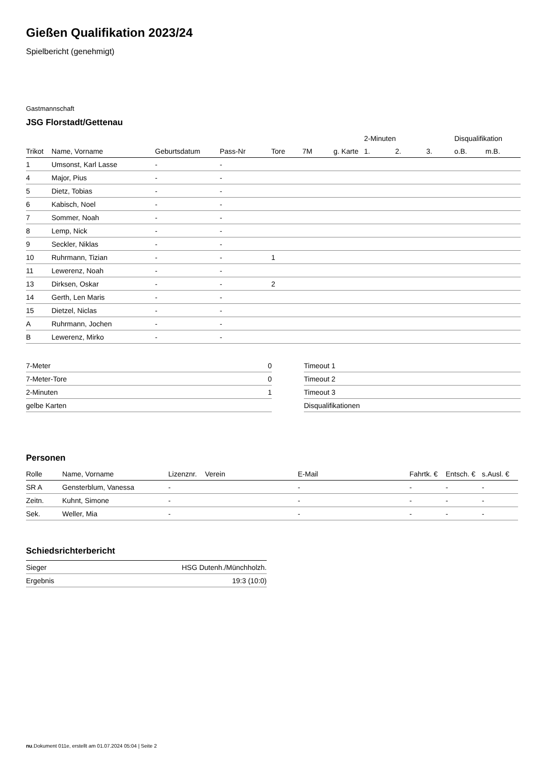Gießen Qualifikation 2023/24
Spielbericht (genehmigt)
Gastmannschaft
JSG Florstadt/Gettenau
| | | | | | | | 2-Minuten | | | Disqualifikation | |
| --- | --- | --- | --- | --- | --- | --- | --- | --- | --- | --- | --- |
| Trikot | Name, Vorname | Geburtsdatum | Pass-Nr | Tore | 7M | g. Karte | 1. | 2. | 3. | o.B. | m.B. |
| 1 | Umsonst, Karl Lasse | - | - | | | | | | | | |
| 4 | Major, Pius | - | - | | | | | | | | |
| 5 | Dietz, Tobias | - | - | | | | | | | | |
| 6 | Kabisch, Noel | - | - | | | | | | | | |
| 7 | Sommer, Noah | - | - | | | | | | | | |
| 8 | Lemp, Nick | - | - | | | | | | | | |
| 9 | Seckler, Niklas | - | - | | | | | | | | |
| 10 | Ruhrmann, Tizian | - | - | 1 | | | | | | | |
| 11 | Lewerenz, Noah | - | - | | | | | | | | |
| 13 | Dirksen, Oskar | - | - | 2 | | | | | | | |
| 14 | Gerth, Len Maris | - | - | | | | | | | | |
| 15 | Dietzel, Niclas | - | - | | | | | | | | |
| A | Ruhrmann, Jochen | - | - | | | | | | | | |
| B | Lewerenz, Mirko | - | - | | | | | | | | |
| 7-Meter | 0 |
| 7-Meter-Tore | 0 |
| 2-Minuten | 1 |
| gelbe Karten | |
| Timeout 1 |
| Timeout 2 |
| Timeout 3 |
| Disqualifikationen |
Personen
| Rolle | Name, Vorname | Lizenznr. | Verein | E-Mail | Fahrtk. € | Entsch. € | s.Ausl. € |
| --- | --- | --- | --- | --- | --- | --- | --- |
| SR A | Gensterblum, Vanessa | - | | - | - | - | - |
| Zeitn. | Kuhnt, Simone | - | | - | - | - | - |
| Sek. | Weller, Mia | - | | - | - | - | - |
Schiedsrichterbericht
| Sieger | HSG Dutenh./Münchholzh. |
| Ergebnis | 19:3 (10:0) |
nu.Dokument 011e, erstellt am 01.07.2024 05:04 | Seite 2